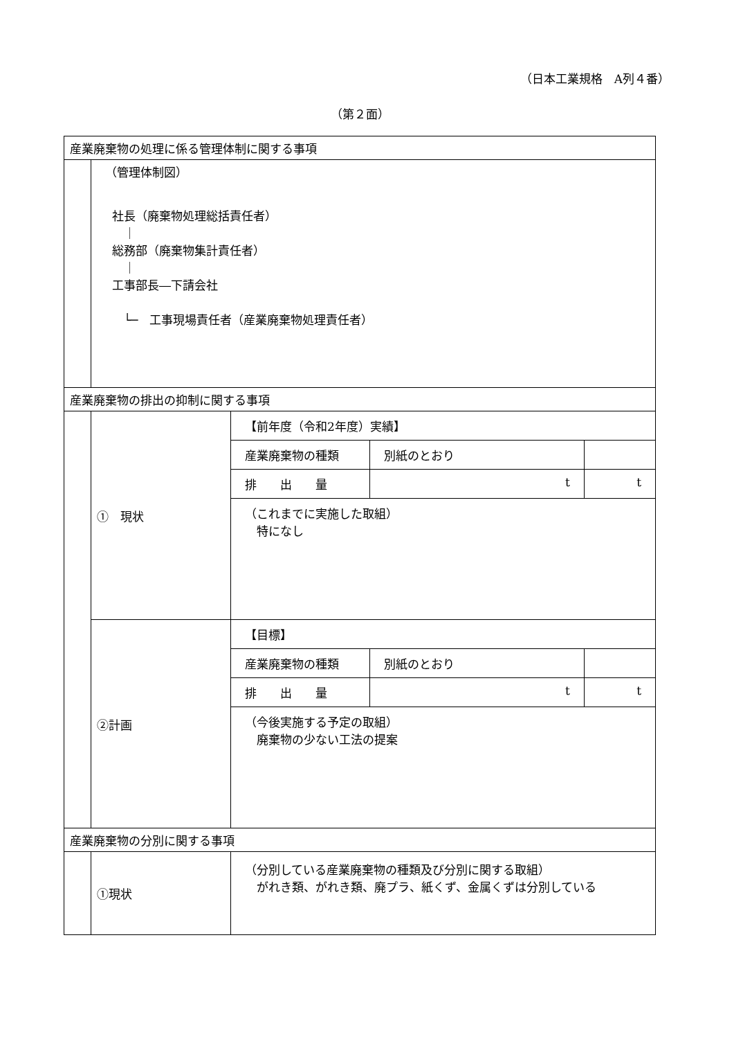（日本工業規格　A列４番）
（第２面）
| 産業廃棄物の処理に係る管理体制に関する事項 | | |
| | （管理体制図） 社長（廃棄物処理総括責任者） ｜ 総務部（廃棄物集計責任者） ｜ 工事部長―下請会社 └─ 工事現場責任者（産業廃棄物処理責任者） | |
| 産業廃棄物の排出の抑制に関する事項 | | |
| | ① 現状 | / 【前年度（令和2年度）実績】 / / / / 産業廃棄物の種類 / 別紙のとおり / / / 排 出 量 / t / t / / （これまでに実施した取組） 特になし / / / |
| | ②計画 | / 【目標】 / / / / 産業廃棄物の種類 / 別紙のとおり / / / 排 出 量 / t / t / / （今後実施する予定の取組） 廃棄物の少ない工法の提案 / / / |
| 産業廃棄物の分別に関する事項 | | |
| | ①現状 | （分別している産業廃棄物の種類及び分別に関する取組） がれき類、がれき類、廃プラ、紙くず、金属くずは分別している |